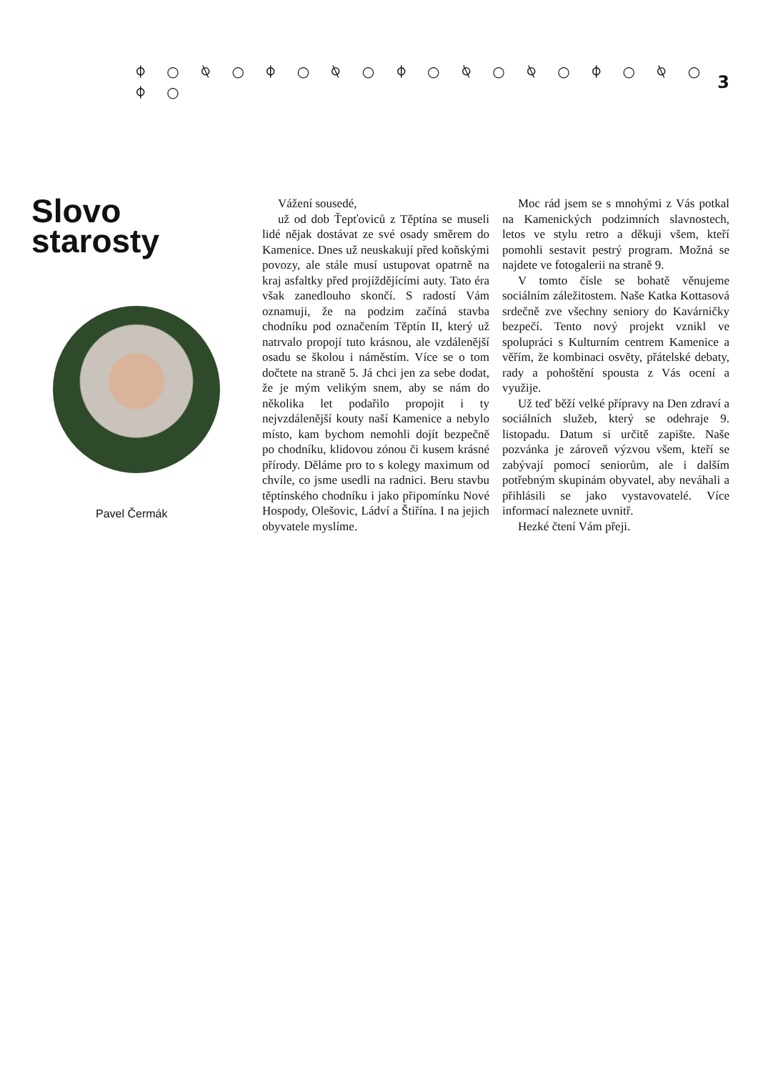⌽ ○ ⍉ ○ ⌽ ○ ⍉ ○ ⌽ ○ ⍉ ○ ⍉ ○ ⌽ ○ ⍉ ○ ⌽ ○ 3
Slovo starosty
Pavel Čermák
Vážení sousedé,
už od dob Ťepťoviců z Těptína se museli lidé nějak dostávat ze své osady směrem do Kamenice. Dnes už neuskakují před koňskými povozy, ale stále musí ustupovat opatrně na kraj asfaltky před projíždějícími auty. Tato éra však zanedlouho skončí. S radostí Vám oznamuji, že na podzim začíná stavba chodníku pod označením Těptín II, který už natrvalo propojí tuto krásnou, ale vzdálenější osadu se školou i náměstím. Více se o tom dočtete na straně 5. Já chci jen za sebe dodat, že je mým velikým snem, aby se nám do několika let podařilo propojit i ty nejvzdálenější kouty naší Kamenice a nebylo místo, kam bychom nemohli dojít bezpečně po chodníku, klidovou zónou či kusem krásné přírody. Děláme pro to s kolegy maximum od chvíle, co jsme usedli na radnici. Beru stavbu těptínského chodníku i jako připomínku Nové Hospody, Olešovic, Ládví a Štiřína. I na jejich obyvatele myslíme.
Moc rád jsem se s mnohými z Vás potkal na Kamenických podzimních slavnostech, letos ve stylu retro a děkuji všem, kteří pomohli sestavit pestrý program. Možná se najdete ve fotogalerii na straně 9.
V tomto čísle se bohatě věnujeme sociálním záležitostem. Naše Katka Kottasová srdečně zve všechny seniory do Kavárničky bezpečí. Tento nový projekt vznikl ve spolupráci s Kulturním centrem Kamenice a věřím, že kombinaci osvěty, přátelské debaty, rady a pohoštění spousta z Vás ocení a využije.
Už teď běží velké přípravy na Den zdraví a sociálních služeb, který se odehraje 9. listopadu. Datum si určitě zapište. Naše pozvánka je zároveň výzvou všem, kteří se zabývají pomocí seniorům, ale i dalším potřebným skupinám obyvatel, aby neváhali a přihlásili se jako vystavovatelé. Více informací naleznete uvnitř.
Hezké čtení Vám přeji.